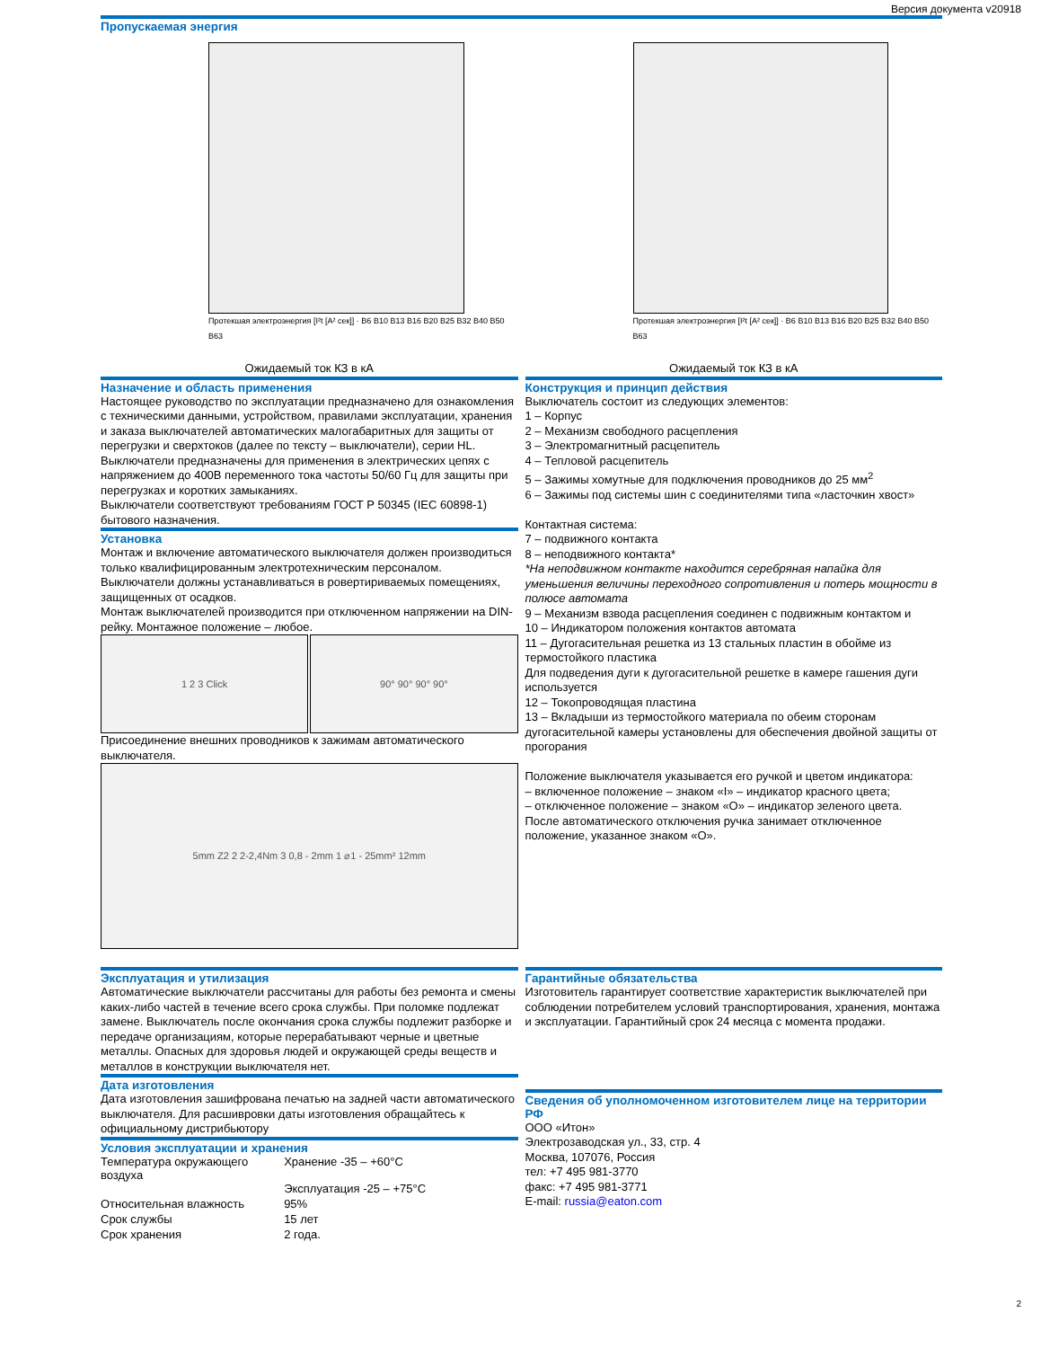Версия документа v20918
Пропускаемая энергия
Протекшая электроэнергия [I²t [A² сек]] · B6 B10 B13 B16 B20 B25 B32 B40 B50 B63
Ожидаемый ток КЗ в кА
Протекшая электроэнергия [I²t [A² сек]] · B6 B10 B13 B16 B20 B25 B32 B40 B50 B63
Ожидаемый ток КЗ в кА
Назначение и область применения
Настоящее руководство по эксплуатации предназначено для ознакомления с техническими данными, устройством, правилами эксплуатации, хранения и заказа выключателей автоматических малогабаритных для защиты от перегрузки и сверхтоков (далее по тексту – выключатели), серии HL.
Выключатели предназначены для применения в электрических цепях с напряжением до 400В переменного тока частоты 50/60 Гц для защиты при перегрузках и коротких замыканиях.
Выключатели соответствуют требованиям ГОСТ Р 50345 (IEC 60898-1) бытового назначения.
Установка
Монтаж и включение автоматического выключателя должен производиться только квалифицированным электротехническим персоналом.
Выключатели должны устанавливаться в ровертириваемых помещениях, защищенных от осадков.
Монтаж выключателей производится при отключенном напряжении на DIN- рейку. Монтажное положение – любое.
1 2 3 Click 90° 90° 90° 90°
Присоединение внешних проводников к зажимам автоматического выключателя.
5mm Z2 2 2-2,4Nm 3 0,8 - 2mm 1 ⌀1 - 25mm² 12mm
Конструкция и принцип действия
Выключатель состоит из следующих элементов:
1 – Корпус
2 – Механизм свободного расцепления
3 – Электромагнитный расцепитель
4 – Тепловой расцепитель
5 – Зажимы хомутные для подключения проводников до 25 мм<sup>2</sup>
6 – Зажимы под системы шин с соединителями типа «ласточкин хвост»
Контактная система:
7 – подвижного контакта
8 – неподвижного контакта*
*На неподвижном контакте находится серебряная напайка для уменьшения величины переходного сопротивления и потерь мощности в полюсе автомата
9 – Механизм взвода расцепления соединен с подвижным контактом и
10 – Индикатором положения контактов автомата
11 – Дугогасительная решетка из 13 стальных пластин в обойме из термостойкого пластика
Для подведения дуги к дугогасительной решетке в камере гашения дуги используется
12 – Токопроводящая пластина
13 – Вкладыши из термостойкого материала по обеим сторонам дугогасительной камеры установлены для обеспечения двойной защиты от прогорания
Положение выключателя указывается его ручкой и цветом индикатора:
– включенное положение – знаком «I» – индикатор красного цвета;
– отключенное положение – знаком «O» – индикатор зеленого цвета.
После автоматического отключения ручка занимает отключенное положение, указанное знаком «O».
Эксплуатация и утилизация
Автоматические выключатели рассчитаны для работы без ремонта и смены каких-либо частей в течение всего срока службы. При поломке подлежат замене. Выключатель после окончания срока службы подлежит разборке и передаче организациям, которые перерабатывают черные и цветные металлы. Опасных для здоровья людей и окружающей среды веществ и металлов в конструкции выключателя нет.
Дата изготовления
Дата изготовления зашифрована печатью на задней части автоматического выключателя. Для расшивровки даты изготовления обращайтесь к официальному дистрибьютору
Условия эксплуатации и хранения
| Температура окружающего воздуха | Хранение -35 – +60°C Эксплуатация -25 – +75°C |
| Относительная влажность | 95% |
| Срок службы | 15 лет |
| Срок хранения | 2 года. |
Гарантийные обязательства
Изготовитель гарантирует соответствие характеристик выключателей при соблюдении потребителем условий транспортирования, хранения, монтажа и эксплуатации. Гарантийный срок 24 месяца с момента продажи.
Сведения об уполномоченном изготовителем лице на территории РФ
ООО «Итон»
Электрозаводская ул., 33, стр. 4
Москва, 107076, Россия
тел: +7 495 981-3770
факс: +7 495 981-3771
E-mail: russia@eaton.com
2